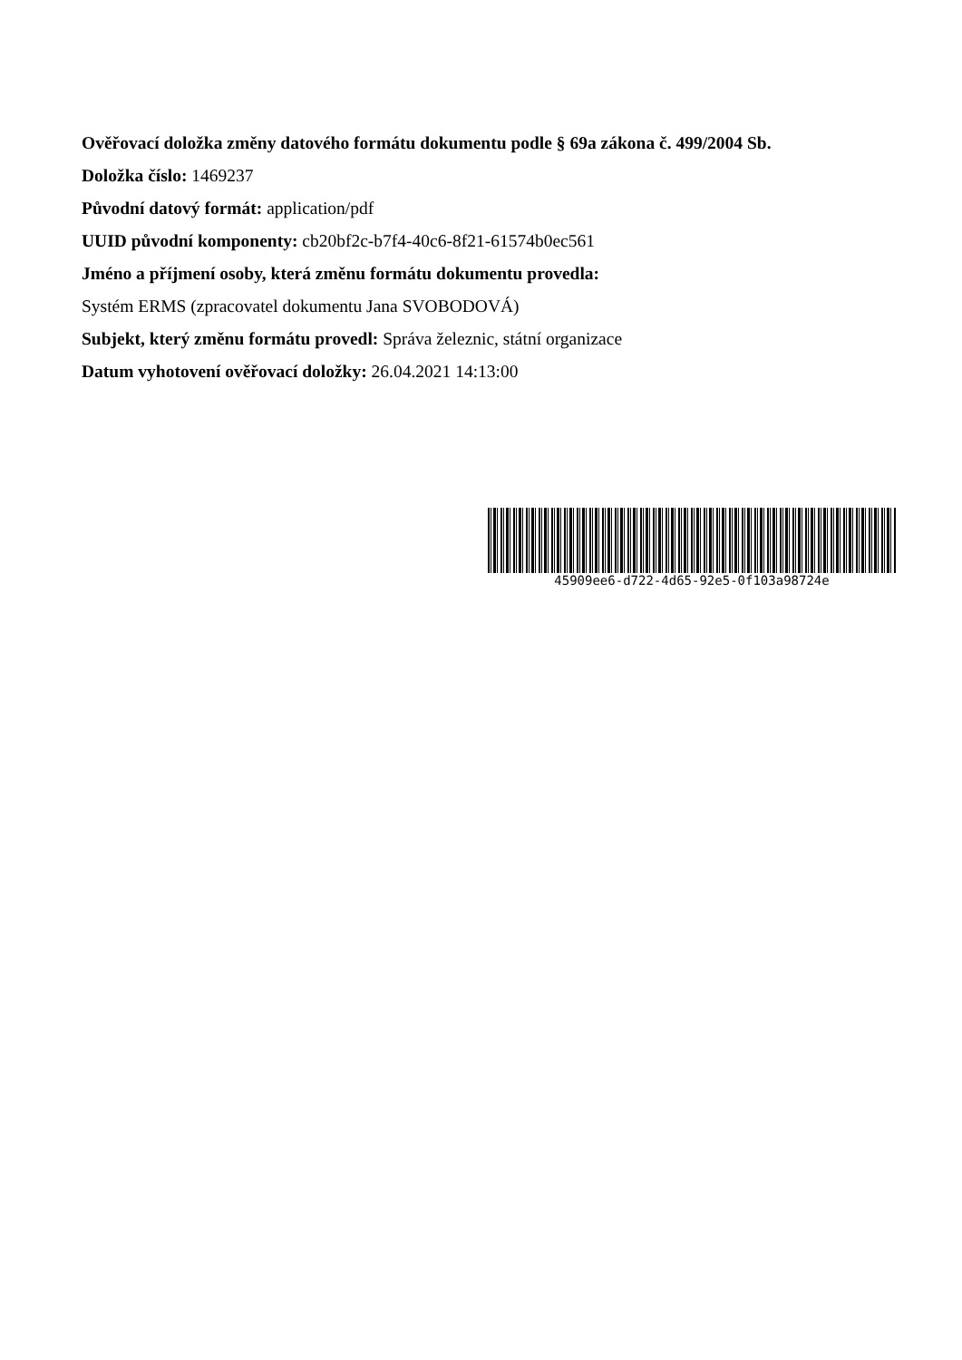Ověřovací doložka změny datového formátu dokumentu podle § 69a zákona č. 499/2004 Sb.
Doložka číslo: 1469237
Původní datový formát: application/pdf
UUID původní komponenty: cb20bf2c-b7f4-40c6-8f21-61574b0ec561
Jméno a příjmení osoby, která změnu formátu dokumentu provedla:
Systém ERMS (zpracovatel dokumentu Jana SVOBODOVÁ)
Subjekt, který změnu formátu provedl: Správa železnic, státní organizace
Datum vyhotovení ověřovací doložky: 26.04.2021 14:13:00
45909ee6-d722-4d65-92e5-0f103a98724e